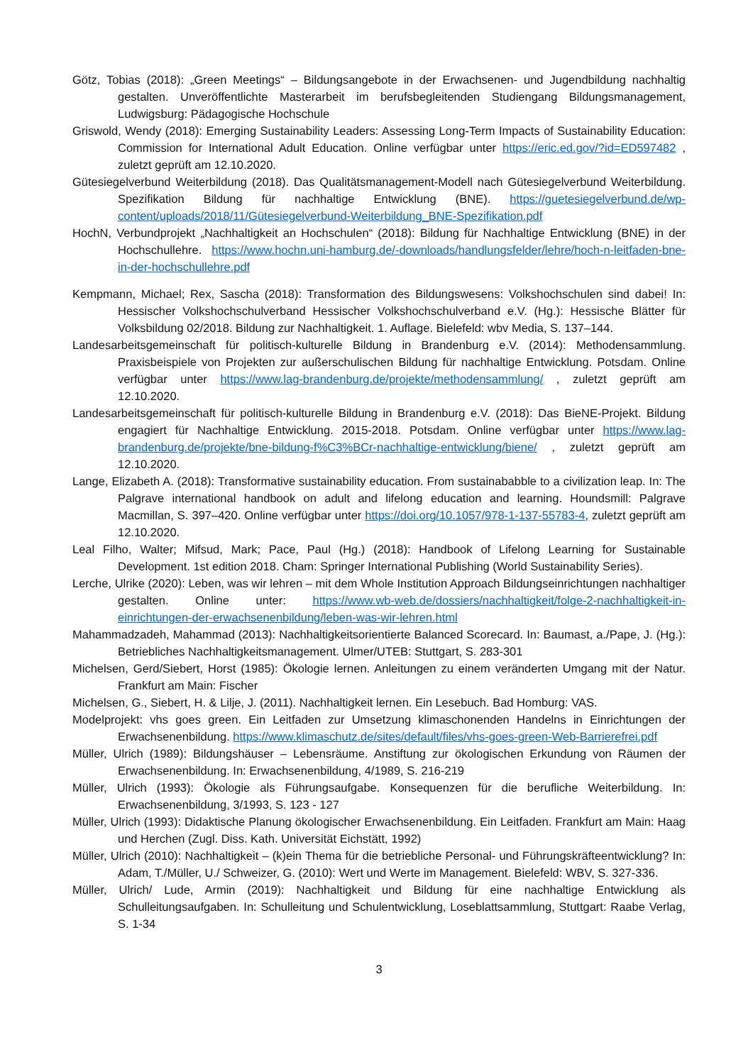Götz, Tobias (2018): „Green Meetings“ – Bildungsangebote in der Erwachsenen- und Jugendbildung nachhaltig gestalten. Unveröffentlichte Masterarbeit im berufsbegleitenden Studiengang Bildungsmanagement, Ludwigsburg: Pädagogische Hochschule
Griswold, Wendy (2018): Emerging Sustainability Leaders: Assessing Long-Term Impacts of Sustainability Education: Commission for International Adult Education. Online verfügbar unter https://eric.ed.gov/?id=ED597482 , zuletzt geprüft am 12.10.2020.
Gütesiegelverbund Weiterbildung (2018). Das Qualitätsmanagement-Modell nach Gütesiegelverbund Weiterbildung. Spezifikation Bildung für nachhaltige Entwicklung (BNE). https://guetesiegelverbund.de/wp-content/uploads/2018/11/Gütesiegelverbund-Weiterbildung_BNE-Spezifikation.pdf
HochN, Verbundprojekt „Nachhaltigkeit an Hochschulen“ (2018): Bildung für Nachhaltige Entwicklung (BNE) in der Hochschullehre. https://www.hochn.uni-hamburg.de/-downloads/handlungsfelder/lehre/hoch-n-leitfaden-bne-in-der-hochschullehre.pdf
Kempmann, Michael; Rex, Sascha (2018): Transformation des Bildungswesens: Volkshochschulen sind dabei! In: Hessischer Volkshochschulverband Hessischer Volkshochschulverband e.V. (Hg.): Hessische Blätter für Volksbildung 02/2018. Bildung zur Nachhaltigkeit. 1. Auflage. Bielefeld: wbv Media, S. 137–144.
Landesarbeitsgemeinschaft für politisch-kulturelle Bildung in Brandenburg e.V. (2014): Methodensammlung. Praxisbeispiele von Projekten zur außerschulischen Bildung für nachhaltige Entwicklung. Potsdam. Online verfügbar unter https://www.lag-brandenburg.de/projekte/methodensammlung/ , zuletzt geprüft am 12.10.2020.
Landesarbeitsgemeinschaft für politisch-kulturelle Bildung in Brandenburg e.V. (2018): Das BieNE-Projekt. Bildung engagiert für Nachhaltige Entwicklung. 2015-2018. Potsdam. Online verfügbar unter https://www.lag-brandenburg.de/projekte/bne-bildung-f%C3%BCr-nachhaltige-entwicklung/biene/ , zuletzt geprüft am 12.10.2020.
Lange, Elizabeth A. (2018): Transformative sustainability education. From sustainababble to a civilization leap. In: The Palgrave international handbook on adult and lifelong education and learning. Houndsmill: Palgrave Macmillan, S. 397–420. Online verfügbar unter https://doi.org/10.1057/978-1-137-55783-4, zuletzt geprüft am 12.10.2020.
Leal Filho, Walter; Mifsud, Mark; Pace, Paul (Hg.) (2018): Handbook of Lifelong Learning for Sustainable Development. 1st edition 2018. Cham: Springer International Publishing (World Sustainability Series).
Lerche, Ulrike (2020): Leben, was wir lehren – mit dem Whole Institution Approach Bildungseinrichtungen nachhaltiger gestalten. Online unter: https://www.wb-web.de/dossiers/nachhaltigkeit/folge-2-nachhaltigkeit-in-einrichtungen-der-erwachsenenbildung/leben-was-wir-lehren.html
Mahammadzadeh, Mahammad (2013): Nachhaltigkeitsorientierte Balanced Scorecard. In: Baumast, a./Pape, J. (Hg.): Betriebliches Nachhaltigkeitsmanagement. Ulmer/UTEB: Stuttgart, S. 283-301
Michelsen, Gerd/Siebert, Horst (1985): Ökologie lernen. Anleitungen zu einem veränderten Umgang mit der Natur. Frankfurt am Main: Fischer
Michelsen, G., Siebert, H. & Lilje, J. (2011). Nachhaltigkeit lernen. Ein Lesebuch. Bad Homburg: VAS.
Modelprojekt: vhs goes green. Ein Leitfaden zur Umsetzung klimaschonenden Handelns in Einrichtungen der Erwachsenenbildung. https://www.klimaschutz.de/sites/default/files/vhs-goes-green-Web-Barrierefrei.pdf
Müller, Ulrich (1989): Bildungshäuser – Lebensräume. Anstiftung zur ökologischen Erkundung von Räumen der Erwachsenenbildung. In: Erwachsenenbildung, 4/1989, S. 216-219
Müller, Ulrich (1993): Ökologie als Führungsaufgabe. Konsequenzen für die berufliche Weiterbildung. In: Erwachsenenbildung, 3/1993, S. 123 - 127
Müller, Ulrich (1993): Didaktische Planung ökologischer Erwachsenenbildung. Ein Leitfaden. Frankfurt am Main: Haag und Herchen (Zugl. Diss. Kath. Universität Eichstätt, 1992)
Müller, Ulrich (2010): Nachhaltigkeit – (k)ein Thema für die betriebliche Personal- und Führungskräfteentwicklung? In: Adam, T./Müller, U./ Schweizer, G. (2010): Wert und Werte im Management. Bielefeld: WBV, S. 327-336.
Müller, Ulrich/ Lude, Armin (2019): Nachhaltigkeit und Bildung für eine nachhaltige Entwicklung als Schulleitungsaufgaben. In: Schulleitung und Schulentwicklung, Loseblattsammlung, Stuttgart: Raabe Verlag, S. 1-34
3